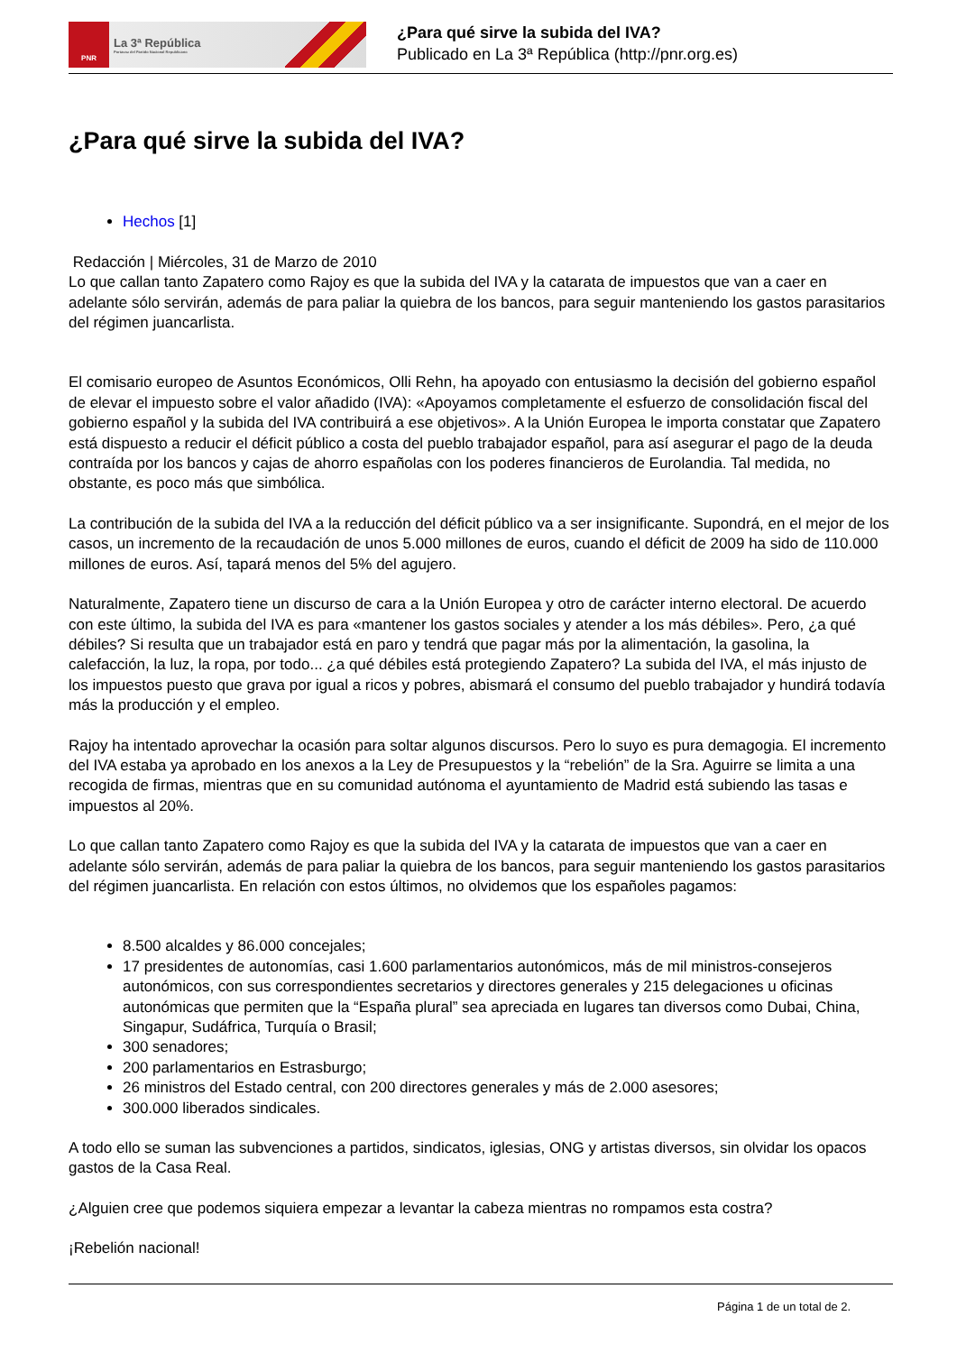PNR
La 3ª República
Portavoz del Partido Nacional Republicano
¿Para qué sirve la subida del IVA?
Publicado en La 3ª República (http://pnr.org.es)
¿Para qué sirve la subida del IVA?
Hechos [1]
Redacción | Miércoles, 31 de Marzo de 2010
Lo que callan tanto Zapatero como Rajoy es que la subida del IVA y la catarata de impuestos que van a caer en adelante sólo servirán, además de para paliar la quiebra de los bancos, para seguir manteniendo los gastos parasitarios del régimen juancarlista.
El comisario europeo de Asuntos Económicos, Olli Rehn, ha apoyado con entusiasmo la decisión del gobierno español de elevar el impuesto sobre el valor añadido (IVA): «Apoyamos completamente el esfuerzo de consolidación fiscal del gobierno español y la subida del IVA contribuirá a ese objetivos». A la Unión Europea le importa constatar que Zapatero está dispuesto a reducir el déficit público a costa del pueblo trabajador español, para así asegurar el pago de la deuda contraída por los bancos y cajas de ahorro españolas con los poderes financieros de Eurolandia. Tal medida, no obstante, es poco más que simbólica.
La contribución de la subida del IVA a la reducción del déficit público va a ser insignificante. Supondrá, en el mejor de los casos, un incremento de la recaudación de unos 5.000 millones de euros, cuando el déficit de 2009 ha sido de 110.000 millones de euros. Así, tapará menos del 5% del agujero.
Naturalmente, Zapatero tiene un discurso de cara a la Unión Europea y otro de carácter interno electoral. De acuerdo con este último, la subida del IVA es para «mantener los gastos sociales y atender a los más débiles». Pero, ¿a qué débiles? Si resulta que un trabajador está en paro y tendrá que pagar más por la alimentación, la gasolina, la calefacción, la luz, la ropa, por todo... ¿a qué débiles está protegiendo Zapatero? La subida del IVA, el más injusto de los impuestos puesto que grava por igual a ricos y pobres, abismará el consumo del pueblo trabajador y hundirá todavía más la producción y el empleo.
Rajoy ha intentado aprovechar la ocasión para soltar algunos discursos. Pero lo suyo es pura demagogia. El incremento del IVA estaba ya aprobado en los anexos a la Ley de Presupuestos y la “rebelión” de la Sra. Aguirre se limita a una recogida de firmas, mientras que en su comunidad autónoma el ayuntamiento de Madrid está subiendo las tasas e impuestos al 20%.
Lo que callan tanto Zapatero como Rajoy es que la subida del IVA y la catarata de impuestos que van a caer en adelante sólo servirán, además de para paliar la quiebra de los bancos, para seguir manteniendo los gastos parasitarios del régimen juancarlista. En relación con estos últimos, no olvidemos que los españoles pagamos:
8.500 alcaldes y 86.000 concejales;
17 presidentes de autonomías, casi 1.600 parlamentarios autonómicos, más de mil ministros-consejeros autonómicos, con sus correspondientes secretarios y directores generales y 215 delegaciones u oficinas autonómicas que permiten que la “España plural” sea apreciada en lugares tan diversos como Dubai, China, Singapur, Sudáfrica, Turquía o Brasil;
300 senadores;
200 parlamentarios en Estrasburgo;
26 ministros del Estado central, con 200 directores generales y más de 2.000 asesores;
300.000 liberados sindicales.
A todo ello se suman las subvenciones a partidos, sindicatos, iglesias, ONG y artistas diversos, sin olvidar los opacos gastos de la Casa Real.
¿Alguien cree que podemos siquiera empezar a levantar la cabeza mientras no rompamos esta costra?
¡Rebelión nacional!
Página 1 de un total de 2.